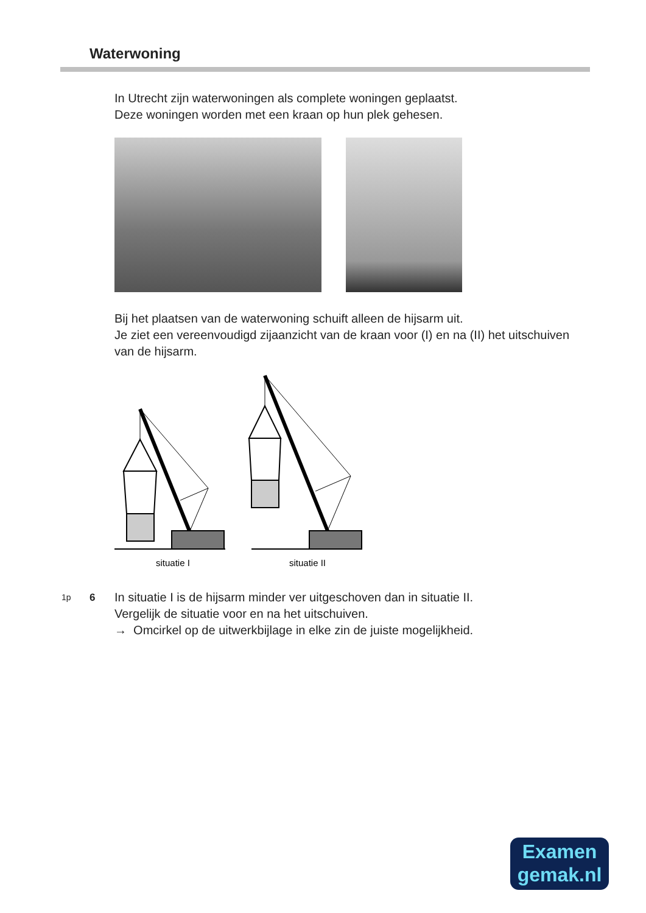Waterwoning
In Utrecht zijn waterwoningen als complete woningen geplaatst.
Deze woningen worden met een kraan op hun plek gehesen.
Bij het plaatsen van de waterwoning schuift alleen de hijsarm uit.
Je ziet een vereenvoudigd zijaanzicht van de kraan voor (I) en na (II) het uitschuiven van de hijsarm.
situatie I
situatie II
1p 6
In situatie I is de hijsarm minder ver uitgeschoven dan in situatie II.
Vergelijk de situatie voor en na het uitschuiven.
→ Omcirkel op de uitwerkbijlage in elke zin de juiste mogelijkheid.
Examen
gemak.nl